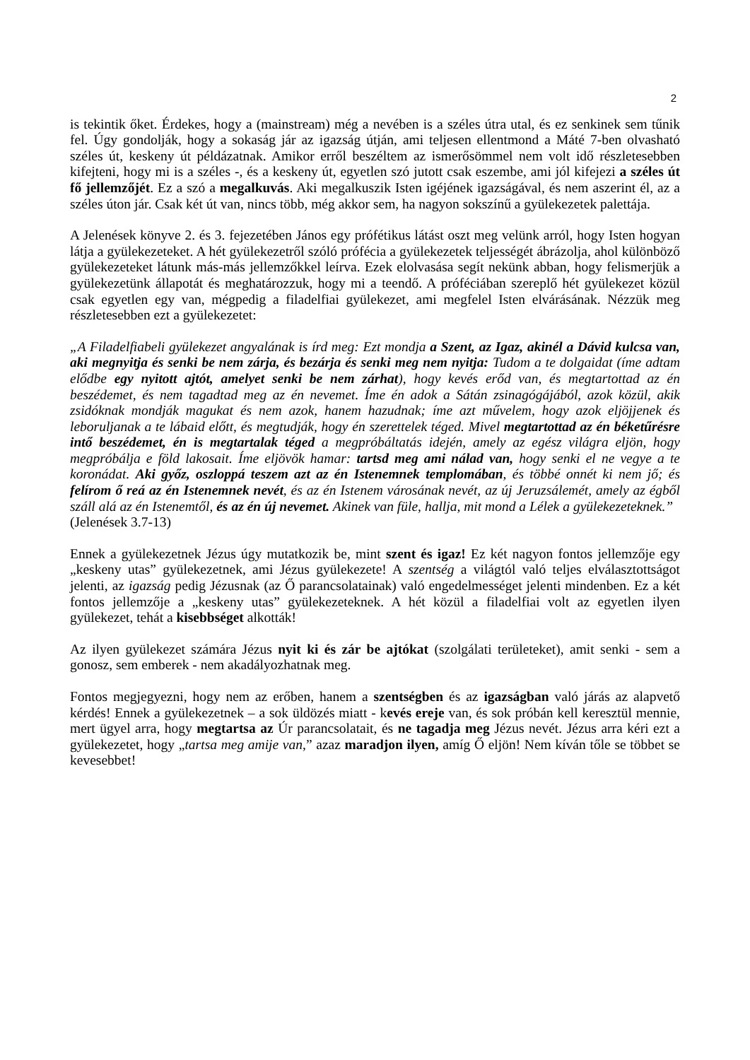2
is tekintik őket. Érdekes, hogy a (mainstream) még a nevében is a széles útra utal, és ez senkinek sem tűnik fel. Úgy gondolják, hogy a sokaság jár az igazság útján, ami teljesen ellentmond a Máté 7-ben olvasható széles út, keskeny út példázatnak. Amikor erről beszéltem az ismerősömmel nem volt idő részletesebben kifejteni, hogy mi is a széles -, és a keskeny út, egyetlen szó jutott csak eszembe, ami jól kifejezi a széles út fő jellemzőjét. Ez a szó a megalkuvás. Aki megalkuszik Isten igéjének igazságával, és nem aszerint él, az a széles úton jár. Csak két út van, nincs több, még akkor sem, ha nagyon sokszínű a gyülekezetek palettája.
A Jelenések könyve 2. és 3. fejezetében János egy prófétikus látást oszt meg velünk arról, hogy Isten hogyan látja a gyülekezeteket. A hét gyülekezetről szóló prófécia a gyülekezetek teljességét ábrázolja, ahol különböző gyülekezeteket látunk más-más jellemzőkkel leírva. Ezek elolvasása segít nekünk abban, hogy felismerjük a gyülekezetünk állapotát és meghatározzuk, hogy mi a teendő. A próféciában szereplő hét gyülekezet közül csak egyetlen egy van, mégpedig a filadelfiai gyülekezet, ami megfelel Isten elvárásának. Nézzük meg részletesebben ezt a gyülekezetet:
„A Filadelfiabeli gyülekezet angyalának is írd meg: Ezt mondja a Szent, az Igaz, akinél a Dávid kulcsa van, aki megnyitja és senki be nem zárja, és bezárja és senki meg nem nyitja: Tudom a te dolgaidat (íme adtam elődbe egy nyitott ajtót, amelyet senki be nem zárhat), hogy kevés erőd van, és megtartottad az én beszédemet, és nem tagadtad meg az én nevemet. Íme én adok a Sátán zsinagógájából, azok közül, akik zsidóknak mondják magukat és nem azok, hanem hazudnak; íme azt művelem, hogy azok eljöjjenek és leboruljanak a te lábaid előtt, és megtudják, hogy én szerettelek téged. Mivel megtartottad az én béketűrésre intő beszédemet, én is megtartalak téged a megpróbáltatás idején, amely az egész világra eljön, hogy megpróbálja e föld lakosait. Íme eljövök hamar: tartsd meg ami nálad van, hogy senki el ne vegye a te koronádat. Aki győz, oszloppá teszem azt az én Istenemnek templomában, és többé onnét ki nem jő; és felírom ő reá az én Istenemnek nevét, és az én Istenem városának nevét, az új Jeruzsálemét, amely az égből száll alá az én Istenemtől, és az én új nevemet. Akinek van füle, hallja, mit mond a Lélek a gyülekezeteknek.” (Jelenések 3.7-13)
Ennek a gyülekezetnek Jézus úgy mutatkozik be, mint szent és igaz! Ez két nagyon fontos jellemzője egy „keskeny utas” gyülekezetnek, ami Jézus gyülekezete! A szentség a világtól való teljes elválasztottságot jelenti, az igazság pedig Jézusnak (az Ő parancsolatainak) való engedelmességet jelenti mindenben. Ez a két fontos jellemzője a „keskeny utas” gyülekezeteknek. A hét közül a filadelfiai volt az egyetlen ilyen gyülekezet, tehát a kisebbséget alkották!
Az ilyen gyülekezet számára Jézus nyit ki és zár be ajtókat (szolgálati területeket), amit senki - sem a gonosz, sem emberek - nem akadályozhatnak meg.
Fontos megjegyezni, hogy nem az erőben, hanem a szentségben és az igazságban való járás az alapvető kérdés! Ennek a gyülekezetnek – a sok üldözés miatt - kevés ereje van, és sok próbán kell keresztül mennie, mert ügyel arra, hogy megtartsa az Úr parancsolatait, és ne tagadja meg Jézus nevét. Jézus arra kéri ezt a gyülekezetet, hogy „tartsa meg amije van,” azaz maradjon ilyen, amíg Ő eljön! Nem kíván tőle se többet se kevesebbet!